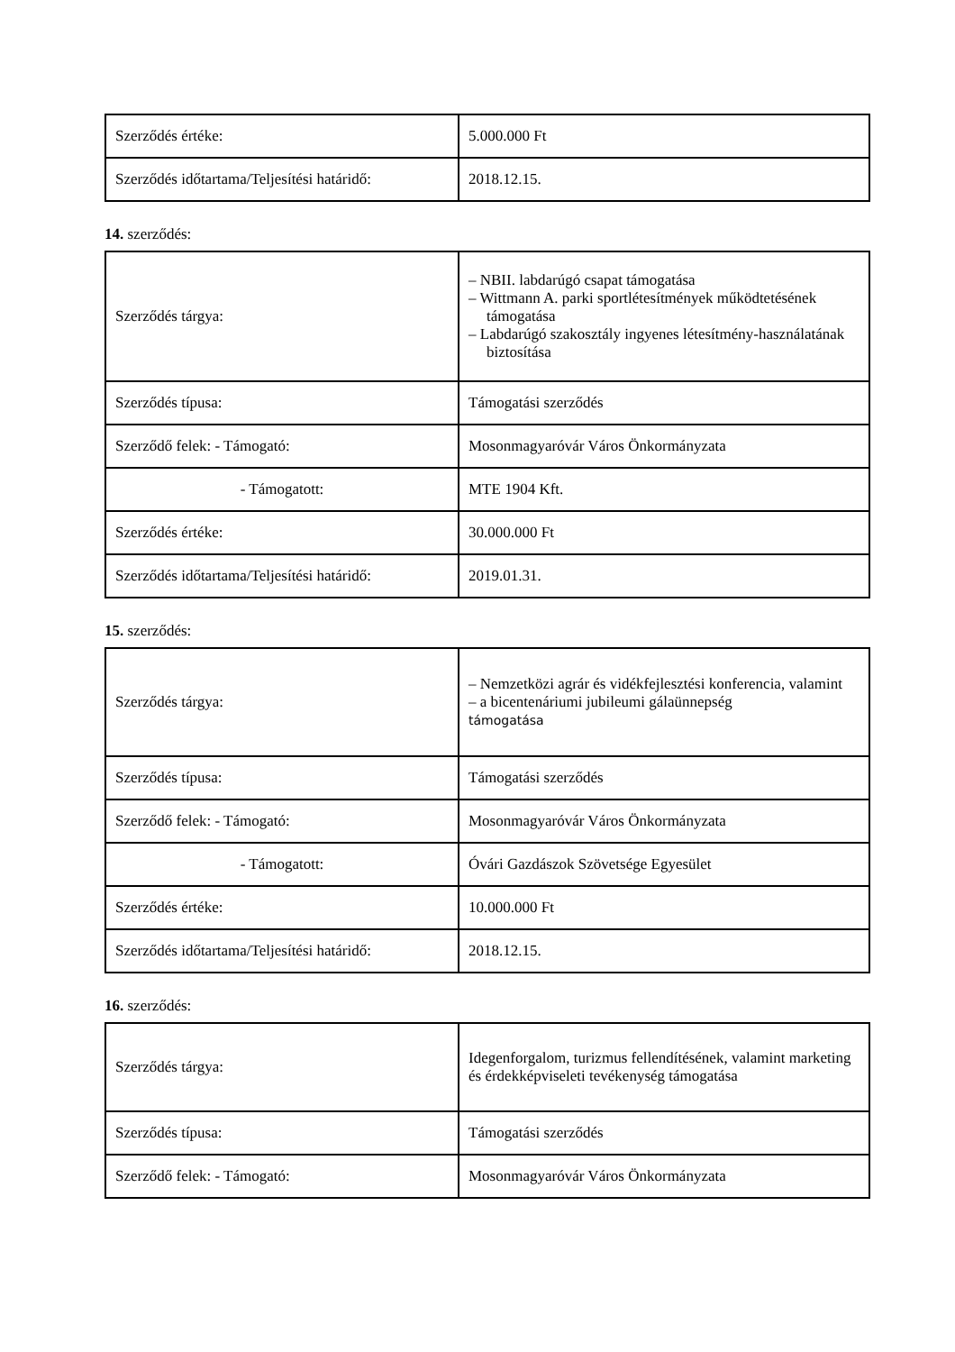| Szerződés értéke: | 5.000.000 Ft |
| Szerződés időtartama/Teljesítési határidő: | 2018.12.15. |
14. szerződés:
| Szerződés tárgya: | – NBII. labdarúgó csapat támogatása – Wittmann A. parki sportlétesítmények működtetésének támogatása – Labdarúgó szakosztály ingyenes létesítmény-használatának biztosítása |
| Szerződés típusa: | Támogatási szerződés |
| Szerződő felek: - Támogató: | Mosonmagyaróvár Város Önkormányzata |
| - Támogatott: | MTE 1904 Kft. |
| Szerződés értéke: | 30.000.000 Ft |
| Szerződés időtartama/Teljesítési határidő: | 2019.01.31. |
15. szerződés:
| Szerződés tárgya: | – Nemzetközi agrár és vidékfejlesztési konferencia, valamint – a bicentenáriumi jubileumi gálaünnepség támogatása |
| Szerződés típusa: | Támogatási szerződés |
| Szerződő felek: - Támogató: | Mosonmagyaróvár Város Önkormányzata |
| - Támogatott: | Óvári Gazdászok Szövetsége Egyesület |
| Szerződés értéke: | 10.000.000 Ft |
| Szerződés időtartama/Teljesítési határidő: | 2018.12.15. |
16. szerződés:
| Szerződés tárgya: | Idegenforgalom, turizmus fellendítésének, valamint marketing és érdekképviseleti tevékenység támogatása |
| Szerződés típusa: | Támogatási szerződés |
| Szerződő felek: - Támogató: | Mosonmagyaróvár Város Önkormányzata |